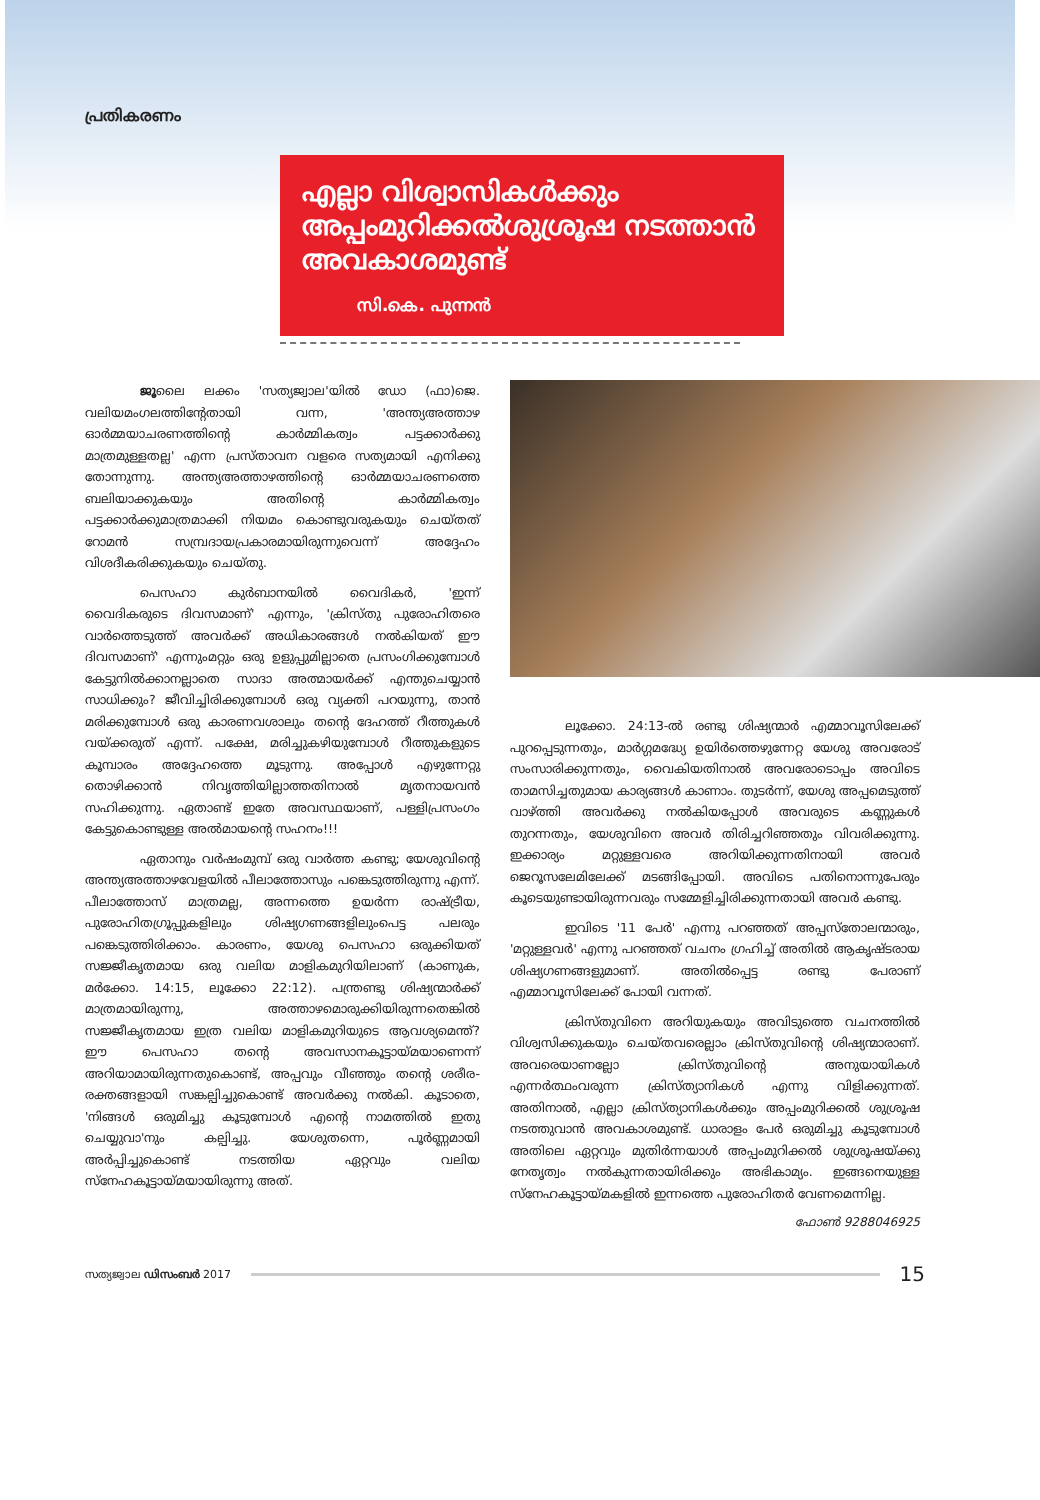പ്രതികരണം
എല്ലാ വിശ്വാസികൾക്കും അപ്പംമുറിക്കൽശുശ്രൂഷ നടത്താൻ അവകാശമുണ്ട്
സി.കെ. പുന്നൻ
ജൂലൈ ലക്കം 'സത്യജ്വാല'യിൽ ഡോ (ഫാ)ജെ. വലിയമംഗലത്തിന്റേതായി വന്ന, 'അന്ത്യഅത്താഴ ഓർമ്മയാചരണത്തിന്റെ കാർമ്മികത്വം പട്ടക്കാർക്കു മാത്രമുള്ളതല്ല' എന്ന പ്രസ്താവന വളരെ സത്യമായി എനിക്കു തോന്നുന്നു. അന്ത്യഅത്താഴത്തിന്റെ ഓർമ്മയാചരണത്തെ ബലിയാക്കുകയും അതിന്റെ കാർമ്മികത്വം പട്ടക്കാർക്കുമാത്രമാക്കി നിയമം കൊണ്ടുവരുകയും ചെയ്തത് റോമൻ സമ്പ്രദായപ്രകാരമായിരുന്നുവെന്ന് അദ്ദേഹം വിശദീകരിക്കുകയും ചെയ്തു.
പെസഹാ കുർബാനയിൽ വൈദികർ, 'ഇന്ന് വൈദികരുടെ ദിവസമാണ്' എന്നും, 'ക്രിസ്തു പുരോഹിതരെ വാർത്തെടുത്ത് അവർക്ക് അധികാരങ്ങൾ നൽകിയത് ഈ ദിവസമാണ്' എന്നുംമറ്റും ഒരു ഉളുപ്പുമില്ലാതെ പ്രസംഗിക്കുമ്പോൾ കേട്ടുനിൽക്കാനല്ലാതെ സാദാ അത്മായർക്ക് എന്തുചെയ്യാൻ സാധിക്കും? ജീവിച്ചിരിക്കുമ്പോൾ ഒരു വ്യക്തി പറയുന്നു, താൻ മരിക്കുമ്പോൾ ഒരു കാരണവശാലും തന്റെ ദേഹത്ത് റീത്തുകൾ വയ്ക്കരുത് എന്ന്. പക്ഷേ, മരിച്ചുകഴിയുമ്പോൾ റീത്തുകളുടെ കൂമ്പാരം അദ്ദേഹത്തെ മൂടുന്നു. അപ്പോൾ എഴുന്നേറ്റു തൊഴിക്കാൻ നിവൃത്തിയില്ലാത്തതിനാൽ മൃതനായവൻ സഹിക്കുന്നു. ഏതാണ്ട് ഇതേ അവസ്ഥയാണ്, പള്ളിപ്രസംഗം കേട്ടുകൊണ്ടുള്ള അൽമായന്റെ സഹനം!!!
ഏതാനും വർഷംമുമ്പ് ഒരു വാർത്ത കണ്ടു; യേശുവിന്റെ അന്ത്യഅത്താഴവേളയിൽ പീലാത്തോസും പങ്കെടുത്തിരുന്നു എന്ന്. പീലാത്തോസ് മാത്രമല്ല, അന്നത്തെ ഉയർന്ന രാഷ്ട്രീയ, പുരോഹിതഗ്രൂപ്പുകളിലും ശിഷ്യഗണങ്ങളിലുംപെട്ട പലരും പങ്കെടുത്തിരിക്കാം. കാരണം, യേശു പെസഹാ ഒരുക്കിയത് സജ്ജീകൃതമായ ഒരു വലിയ മാളികമുറിയിലാണ് (കാണുക, മർക്കോ. 14:15, ലൂക്കോ 22:12). പന്ത്രണ്ടു ശിഷ്യന്മാർക്ക് മാത്രമായിരുന്നു, അത്താഴമൊരുക്കിയിരുന്നതെങ്കിൽ സജ്ജീകൃതമായ ഇത്ര വലിയ മാളികമുറിയുടെ ആവശ്യമെന്ത്? ഈ പെസഹാ തന്റെ അവസാനകൂട്ടായ്മയാണെന്ന് അറിയാമായിരുന്നതുകൊണ്ട്, അപ്പവും വീഞ്ഞും തന്റെ ശരീര-രക്തങ്ങളായി സങ്കല്പിച്ചുകൊണ്ട് അവർക്കു നൽകി. കൂടാതെ, 'നിങ്ങൾ ഒരുമിച്ചു കൂടുമ്പോൾ എന്റെ നാമത്തിൽ ഇതു ചെയ്യുവാ'നും കല്പിച്ചു. യേശുതന്നെ, പൂർണ്ണമായി അർപ്പിച്ചുകൊണ്ട് നടത്തിയ ഏറ്റവും വലിയ സ്നേഹകൂട്ടായ്മയായിരുന്നു അത്.
ലൂക്കോ. 24:13-ൽ രണ്ടു ശിഷ്യന്മാർ എമ്മാവൂസിലേക്ക് പുറപ്പെടുന്നതും, മാർഗ്ഗമദ്ധ്യേ ഉയിർത്തെഴുന്നേറ്റ യേശു അവരോട് സംസാരിക്കുന്നതും, വൈകിയതിനാൽ അവരോടൊപ്പം അവിടെ താമസിച്ചതുമായ കാര്യങ്ങൾ കാണാം. തുടർന്ന്, യേശു അപ്പമെടുത്ത് വാഴ്ത്തി അവർക്കു നൽകിയപ്പോൾ അവരുടെ കണ്ണുകൾ തുറന്നതും, യേശുവിനെ അവർ തിരിച്ചറിഞ്ഞതും വിവരിക്കുന്നു. ഇക്കാര്യം മറ്റുള്ളവരെ അറിയിക്കുന്നതിനായി അവർ ജെറൂസലേമിലേക്ക് മടങ്ങിപ്പോയി. അവിടെ പതിനൊന്നുപേരും കൂടെയുണ്ടായിരുന്നവരും സമ്മേളിച്ചിരിക്കുന്നതായി അവർ കണ്ടു.
ഇവിടെ '11 പേർ' എന്നു പറഞ്ഞത് അപ്പസ്തോലന്മാരും, 'മറ്റുള്ളവർ' എന്നു പറഞ്ഞത് വചനം ഗ്രഹിച്ച് അതിൽ ആകൃഷ്ടരായ ശിഷ്യഗണങ്ങളുമാണ്. അതിൽപ്പെട്ട രണ്ടു പേരാണ് എമ്മാവൂസിലേക്ക് പോയി വന്നത്.
ക്രിസ്തുവിനെ അറിയുകയും അവിടുത്തെ വചനത്തിൽ വിശ്വസിക്കുകയും ചെയ്തവരെല്ലാം ക്രിസ്തുവിന്റെ ശിഷ്യന്മാരാണ്. അവരെയാണല്ലോ ക്രിസ്തുവിന്റെ അനുയായികൾ എന്നർത്ഥംവരുന്ന ക്രിസ്ത്യാനികൾ എന്നു വിളിക്കുന്നത്. അതിനാൽ, എല്ലാ ക്രിസ്ത്യാനികൾക്കും അപ്പംമുറിക്കൽ ശുശ്രൂഷ നടത്തുവാൻ അവകാശമുണ്ട്. ധാരാളം പേർ ഒരുമിച്ചു കൂടുമ്പോൾ അതിലെ ഏറ്റവും മുതിർന്നയാൾ അപ്പംമുറിക്കൽ ശുശ്രൂഷയ്ക്കു നേതൃത്വം നൽകുന്നതായിരിക്കും അഭികാമ്യം. ഇങ്ങനെയുള്ള സ്നേഹകൂട്ടായ്മകളിൽ ഇന്നത്തെ പുരോഹിതർ വേണമെന്നില്ല.
ഫോൺ 9288046925
സത്യജ്വാല ഡിസംബർ 2017 15